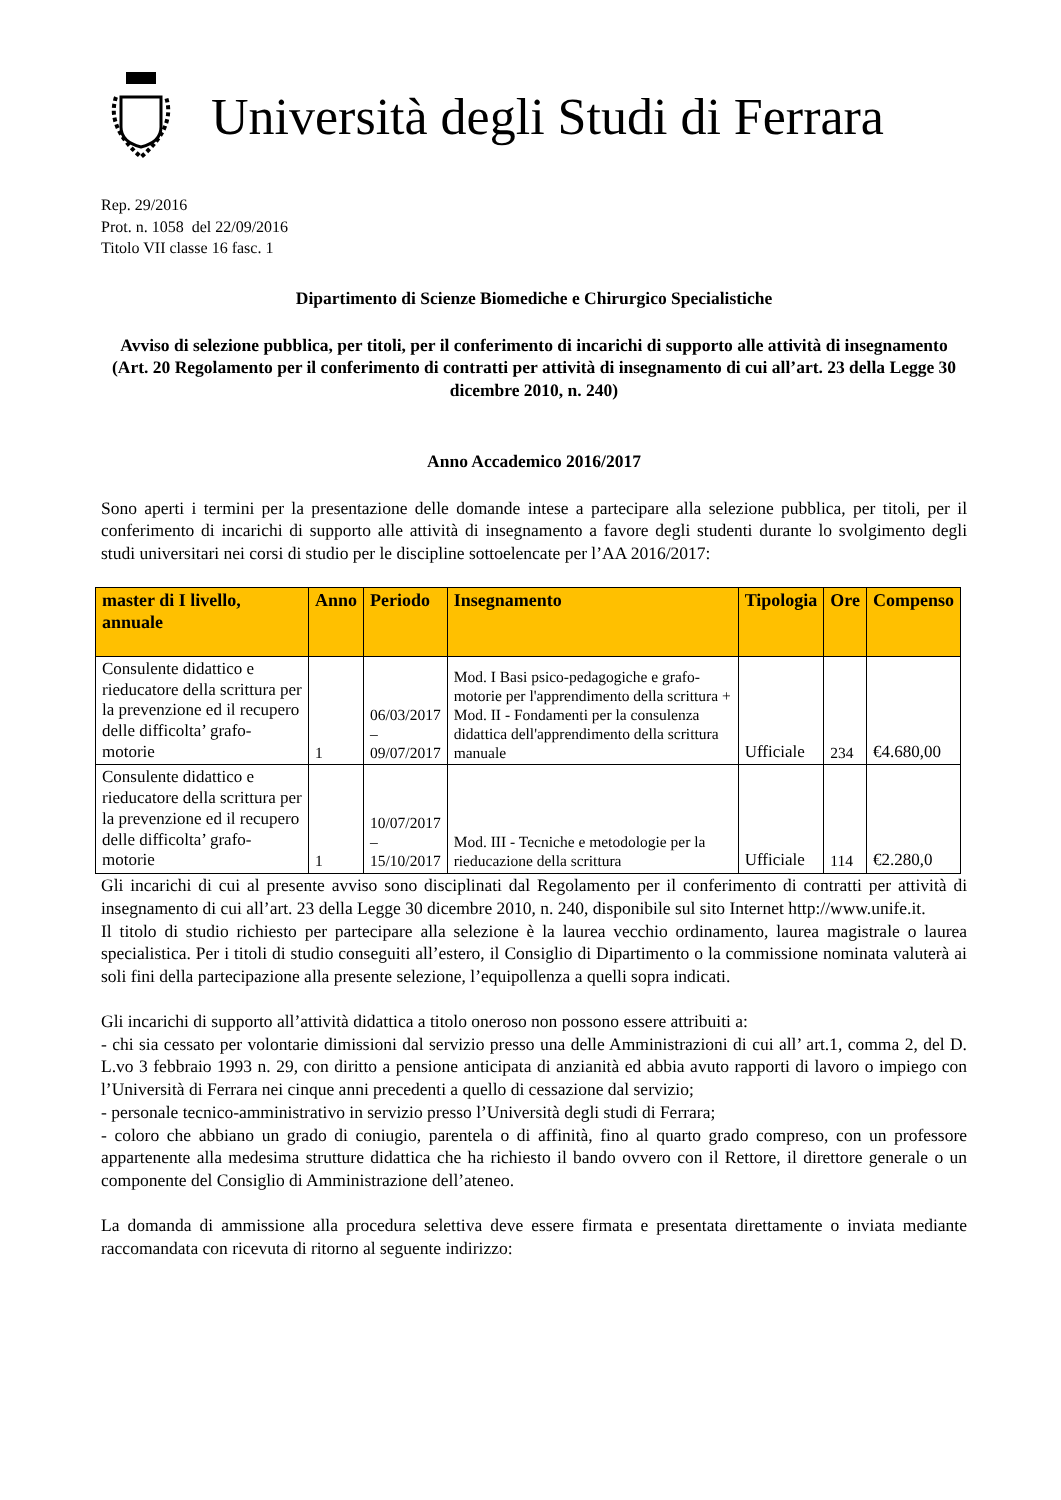Università degli Studi di Ferrara
Rep. 29/2016
Prot. n. 1058 del 22/09/2016
Titolo VII classe 16 fasc. 1
Dipartimento di Scienze Biomediche e Chirurgico Specialistiche
Avviso di selezione pubblica, per titoli, per il conferimento di incarichi di supporto alle attività di insegnamento
(Art. 20 Regolamento per il conferimento di contratti per attività di insegnamento di cui all’art. 23 della Legge 30 dicembre 2010, n. 240)
Anno Accademico 2016/2017
Sono aperti i termini per la presentazione delle domande intese a partecipare alla selezione pubblica, per titoli, per il conferimento di incarichi di supporto alle attività di insegnamento a favore degli studenti durante lo svolgimento degli studi universitari nei corsi di studio per le discipline sottoelencate per l’AA 2016/2017:
| master di I livello, annuale | Anno | Periodo | Insegnamento | Tipologia | Ore | Compenso |
| --- | --- | --- | --- | --- | --- | --- |
| Consulente didattico e rieducatore della scrittura per la prevenzione ed il recupero delle difficolta’ grafo-motorie | 1 | 06/03/2017 – 09/07/2017 | Mod. I Basi psico-pedagogiche e grafo-motorie per l'apprendimento della scrittura + Mod. II - Fondamenti per la consulenza didattica dell'apprendimento della scrittura manuale | Ufficiale | 234 | €4.680,00 |
| Consulente didattico e rieducatore della scrittura per la prevenzione ed il recupero delle difficolta’ grafo-motorie | 1 | 10/07/2017 – 15/10/2017 | Mod. III - Tecniche e metodologie per la rieducazione della scrittura | Ufficiale | 114 | €2.280,0 |
Gli incarichi di cui al presente avviso sono disciplinati dal Regolamento per il conferimento di contratti per attività di insegnamento di cui all’art. 23 della Legge 30 dicembre 2010, n. 240, disponibile sul sito Internet http://www.unife.it.
Il titolo di studio richiesto per partecipare alla selezione è la laurea vecchio ordinamento, laurea magistrale o laurea specialistica. Per i titoli di studio conseguiti all’estero, il Consiglio di Dipartimento o la commissione nominata valuterà ai soli fini della partecipazione alla presente selezione, l’equipollenza a quelli sopra indicati.
Gli incarichi di supporto all’attività didattica a titolo oneroso non possono essere attribuiti a:
- chi sia cessato per volontarie dimissioni dal servizio presso una delle Amministrazioni di cui all’ art.1, comma 2, del D. L.vo 3 febbraio 1993 n. 29, con diritto a pensione anticipata di anzianità ed abbia avuto rapporti di lavoro o impiego con l’Università di Ferrara nei cinque anni precedenti a quello di cessazione dal servizio;
- personale tecnico-amministrativo in servizio presso l’Università degli studi di Ferrara;
- coloro che abbiano un grado di coniugio, parentela o di affinità, fino al quarto grado compreso, con un professore appartenente alla medesima strutture didattica che ha richiesto il bando ovvero con il Rettore, il direttore generale o un componente del Consiglio di Amministrazione dell’ateneo.
La domanda di ammissione alla procedura selettiva deve essere firmata e presentata direttamente o inviata mediante raccomandata con ricevuta di ritorno al seguente indirizzo: